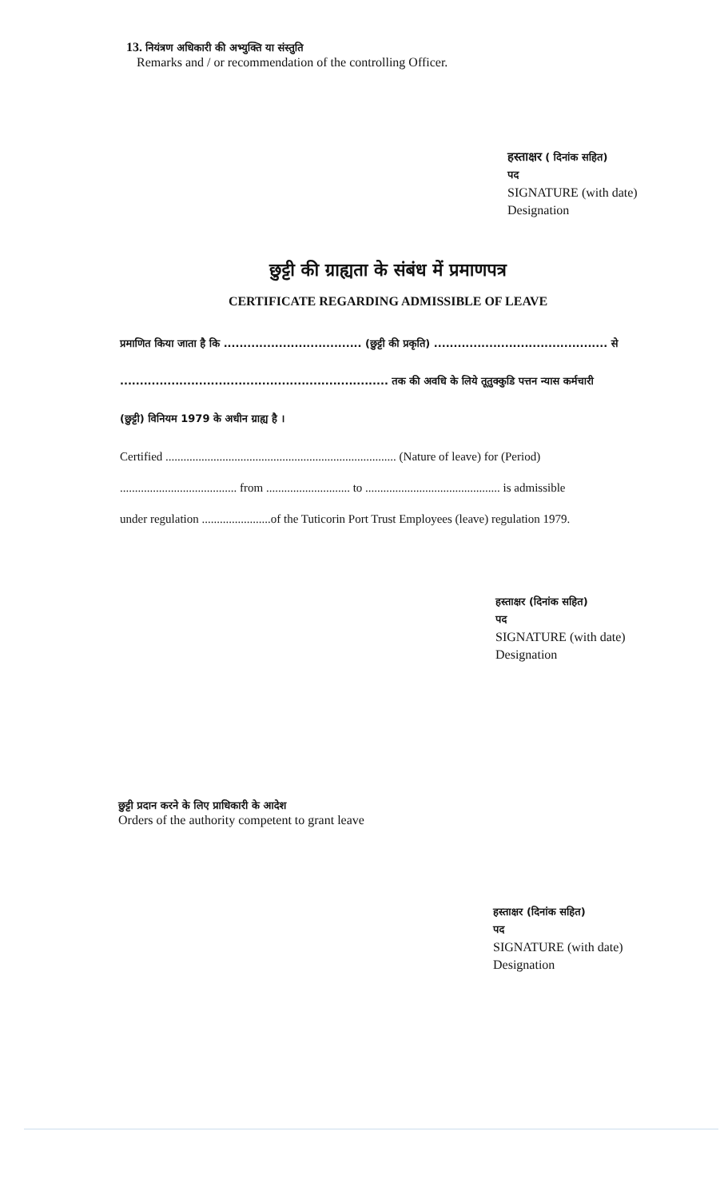13. नियंत्रण अधिकारी की अभ्युक्ति या संस्तुति
Remarks and / or recommendation of the controlling Officer.
हस्ताक्षर ( दिनांक सहित)
पद
SIGNATURE (with date)
Designation
छुट्टी की ग्राह्यता के संबंध में प्रमाणपत्र
CERTIFICATE REGARDING ADMISSIBLE OF LEAVE
प्रमाणित किया जाता है कि ................................... (छुट्टी की प्रकृति) ............................................ से
.................................................................... तक की अवधि के लिये तूतुक्कुडि पत्तन न्यास कर्मचारी
(छुट्टी) विनियम 1979 के अधीन ग्राह्य है ।
Certified ............................................................................. (Nature of leave) for (Period)
....................................... from ............................ to ............................................. is admissible
under regulation .......................of the Tuticorin Port Trust Employees (leave) regulation 1979.
हस्ताक्षर (दिनांक सहित)
पद
SIGNATURE (with date)
Designation
छुट्टी प्रदान करने के लिए प्राधिकारी के आदेश
Orders of the authority competent to grant leave
हस्ताक्षर (दिनांक सहित)
पद
SIGNATURE (with date)
Designation